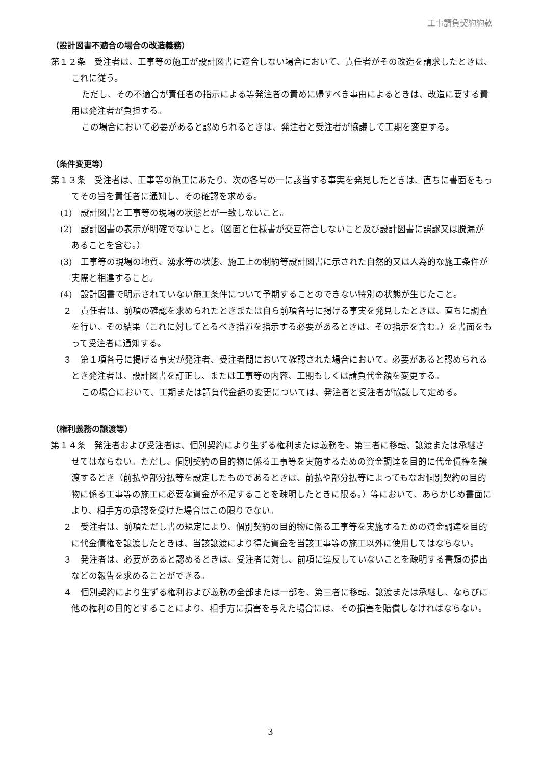工事請負契約約款
（設計図書不適合の場合の改造義務）
第１２条　受注者は、工事等の施工が設計図書に適合しない場合において、責任者がその改造を請求したときは、これに従う。
ただし、その不適合が責任者の指示による等発注者の責めに帰すべき事由によるときは、改造に要する費用は発注者が負担する。
この場合において必要があると認められるときは、発注者と受注者が協議して工期を変更する。
（条件変更等）
第１３条　受注者は、工事等の施工にあたり、次の各号の一に該当する事実を発見したときは、直ちに書面をもってその旨を責任者に通知し、その確認を求める。
(1)　設計図書と工事等の現場の状態とが一致しないこと。
(2)　設計図書の表示が明確でないこと。（図面と仕様書が交互符合しないこと及び設計図書に誤謬又は脱漏があることを含む。）
(3)　工事等の現場の地質、湧水等の状態、施工上の制約等設計図書に示された自然的又は人為的な施工条件が実際と相違すること。
(4)　設計図書で明示されていない施工条件について予期することのできない特別の状態が生じたこと。
２　責任者は、前項の確認を求められたときまたは自ら前項各号に掲げる事実を発見したときは、直ちに調査を行い、その結果（これに対してとるべき措置を指示する必要があるときは、その指示を含む。）を書面をもって受注者に通知する。
３　第１項各号に掲げる事実が発注者、受注者間において確認された場合において、必要があると認められるとき発注者は、設計図書を訂正し、または工事等の内容、工期もしくは請負代金額を変更する。
この場合において、工期または請負代金額の変更については、発注者と受注者が協議して定める。
（権利義務の譲渡等）
第１４条　発注者および受注者は、個別契約により生ずる権利または義務を、第三者に移転、譲渡または承継させてはならない。ただし、個別契約の目的物に係る工事等を実施するための資金調達を目的に代金債権を譲渡するとき（前払や部分払等を設定したものであるときは、前払や部分払等によってもなお個別契約の目的物に係る工事等の施工に必要な資金が不足することを疎明したときに限る。）等において、あらかじめ書面により、相手方の承認を受けた場合はこの限りでない。
２　受注者は、前項ただし書の規定により、個別契約の目的物に係る工事等を実施するための資金調達を目的に代金債権を譲渡したときは、当該譲渡により得た資金を当該工事等の施工以外に使用してはならない。
３　発注者は、必要があると認めるときは、受注者に対し、前項に違反していないことを疎明する書類の提出などの報告を求めることができる。
４　個別契約により生ずる権利および義務の全部または一部を、第三者に移転、譲渡または承継し、ならびに他の権利の目的とすることにより、相手方に損害を与えた場合には、その損害を賠償しなければならない。
3